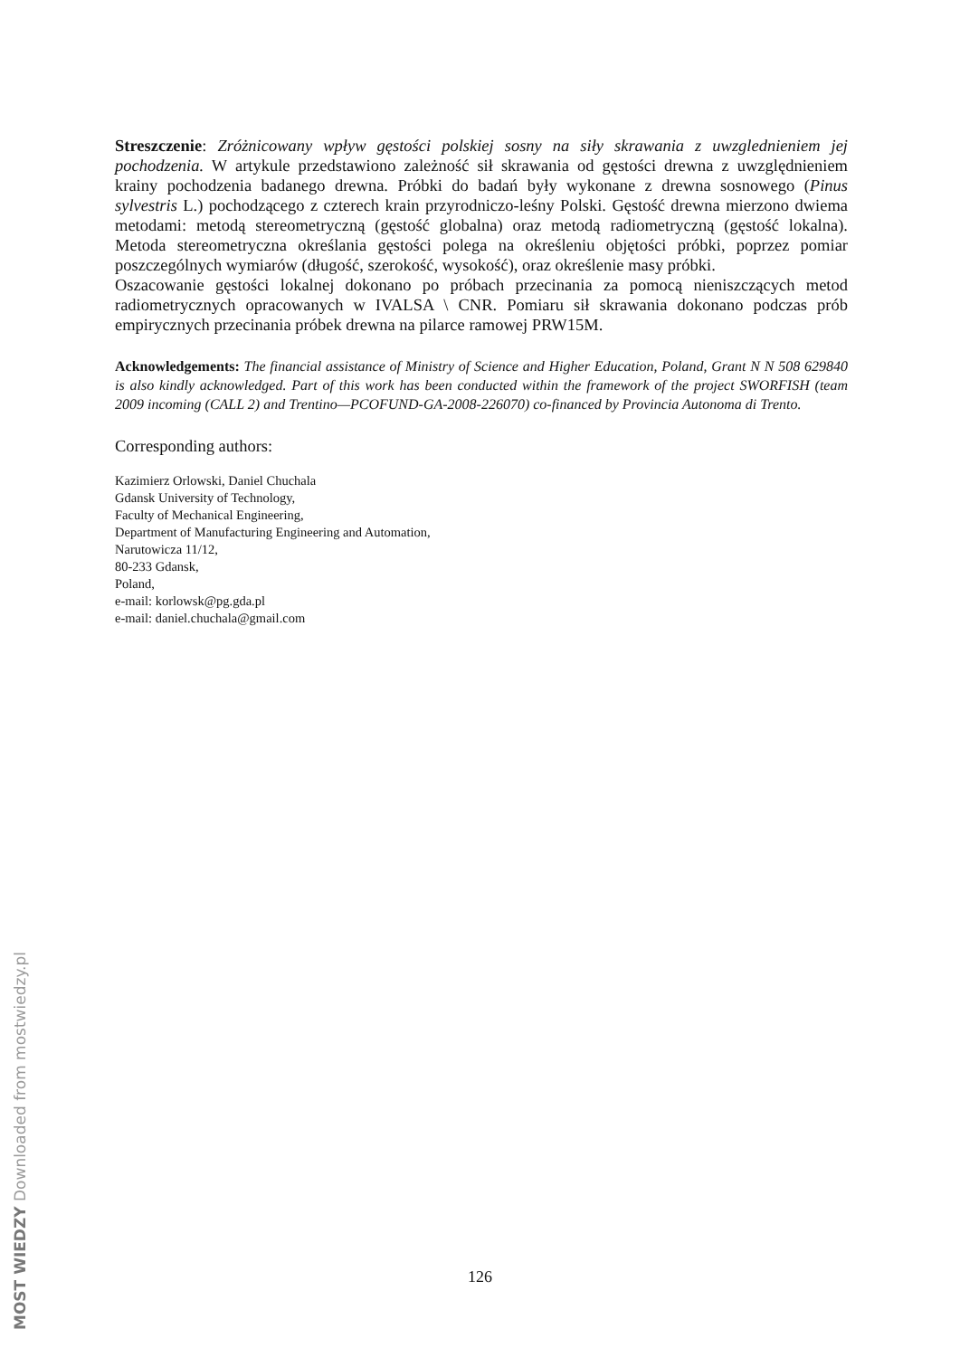Streszczenie: Zróżnicowany wpływ gęstości polskiej sosny na siły skrawania z uwzglednieniem jej pochodzenia. W artykule przedstawiono zależność sił skrawania od gęstości drewna z uwzględnieniem krainy pochodzenia badanego drewna. Próbki do badań były wykonane z drewna sosnowego (Pinus sylvestris L.) pochodzącego z czterech krain przyrodniczo-leśny Polski. Gęstość drewna mierzono dwiema metodami: metodą stereometryczną (gęstość globalna) oraz metodą radiometryczną (gęstość lokalna). Metoda stereometryczna określania gęstości polega na określeniu objętości próbki, poprzez pomiar poszczególnych wymiarów (długość, szerokość, wysokość), oraz określenie masy próbki.
Oszacowanie gęstości lokalnej dokonano po próbach przecinania za pomocą nieniszczących metod radiometrycznych opracowanych w IVALSA \ CNR. Pomiaru sił skrawania dokonano podczas prób empirycznych przecinania próbek drewna na pilarce ramowej PRW15M.
Acknowledgements: The financial assistance of Ministry of Science and Higher Education, Poland, Grant N N 508 629840 is also kindly acknowledged. Part of this work has been conducted within the framework of the project SWORFISH (team 2009 incoming (CALL 2) and Trentino—PCOFUND-GA-2008-226070) co-financed by Provincia Autonoma di Trento.
Corresponding authors:
Kazimierz Orlowski, Daniel Chuchala
Gdansk University of Technology,
Faculty of Mechanical Engineering,
Department of Manufacturing Engineering and Automation,
Narutowicza 11/12,
80-233 Gdansk,
Poland,
e-mail: korlowsk@pg.gda.pl
e-mail: daniel.chuchala@gmail.com
126
MOST WIEDZY Downloaded from mostwiedzy.pl